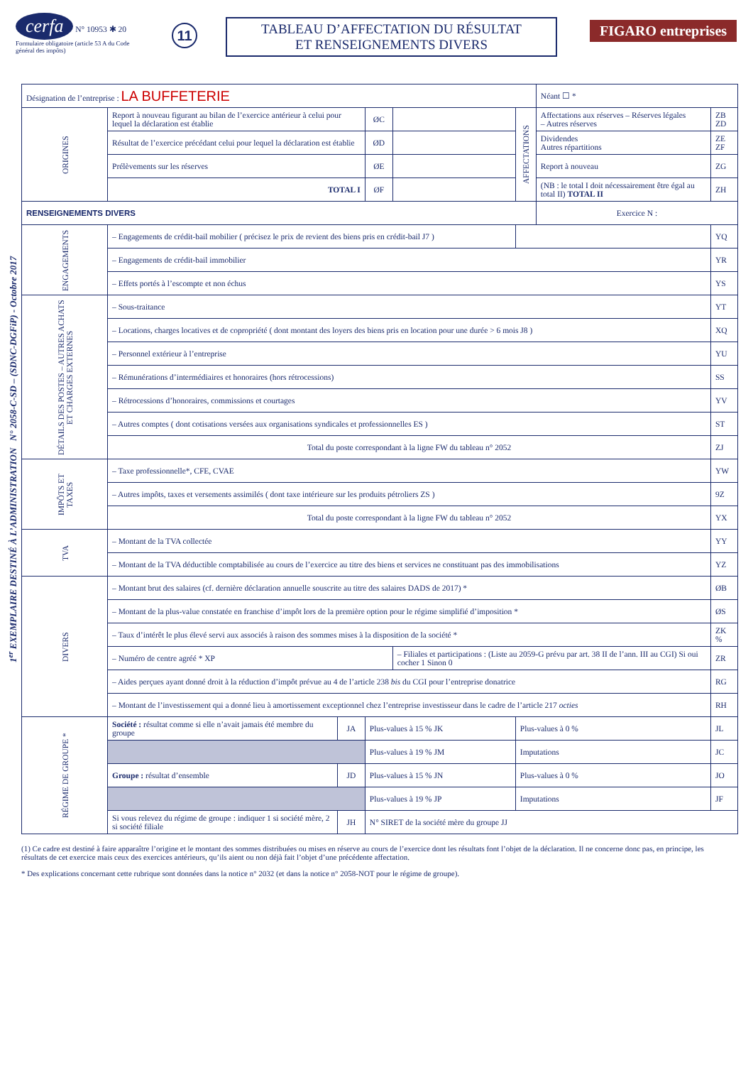cerfa N° 10953 ✱ 20
Formulaire obligatoire (article 53 A du Code général des impôts)
11
TABLEAU D’AFFECTATION DU RÉSULTAT
ET RENSEIGNEMENTS DIVERS
FIGARO entreprises
1<sup>er</sup> EXEMPLAIRE DESTINÉ À L’ADMINISTRATION N° 2058-C-SD – (SDNC-DGFiP) - Octobre 2017
| Désignation de l’entreprise : LA BUFFETERIE | | | | | | Néant ☐ * | |
| ORIGINES | Report à nouveau figurant au bilan de l’exercice antérieur à celui pour lequel la déclaration est établie | | ØC | | AFFECTATIONS | Affectations aux réserves – Réserves légales – Autres réserves | ZB ZD |
| | Résultat de l’exercice précédant celui pour lequel la déclaration est établie | | ØD | | | Dividendes Autres répartitions | ZE ZF |
| | Prélèvements sur les réserves | | ØE | | | Report à nouveau | ZG |
| | TOTAL I | | ØF | | | (NB : le total I doit nécessairement être égal au total II) TOTAL II | ZH |
| RENSEIGNEMENTS DIVERS | | | | | | Exercice N : | |
| ENGAGEMENTS | – Engagements de crédit-bail mobilier ( précisez le prix de revient des biens pris en crédit-bail J7 ) | | | | | | YQ |
| | – Engagements de crédit-bail immobilier | | | | | | YR |
| | – Effets portés à l’escompte et non échus | | | | | | YS |
| DÉTAILS DES POSTES – AUTRES ACHATS ET CHARGES EXTERNES | – Sous-traitance | | | | | | YT |
| | – Locations, charges locatives et de copropriété ( dont montant des loyers des biens pris en location pour une durée > 6 mois J8 ) | | | | | | XQ |
| | – Personnel extérieur à l’entreprise | | | | | | YU |
| | – Rémunérations d’intermédiaires et honoraires (hors rétrocessions) | | | | | | SS |
| | – Rétrocessions d’honoraires, commissions et courtages | | | | | | YV |
| | – Autres comptes ( dont cotisations versées aux organisations syndicales et professionnelles ES ) | | | | | | ST |
| | Total du poste correspondant à la ligne FW du tableau n° 2052 | | | | | | ZJ |
| IMPÔTS ET TAXES | – Taxe professionnelle*, CFE, CVAE | | | | | | YW |
| | – Autres impôts, taxes et versements assimilés ( dont taxe intérieure sur les produits pétroliers ZS ) | | | | | | 9Z |
| | Total du poste correspondant à la ligne FW du tableau n° 2052 | | | | | | YX |
| TVA | – Montant de la TVA collectée | | | | | | YY |
| | – Montant de la TVA déductible comptabilisée au cours de l’exercice au titre des biens et services ne constituant pas des immobilisations | | | | | | YZ |
| DIVERS | – Montant brut des salaires (cf. dernière déclaration annuelle souscrite au titre des salaires DADS de 2017) * | | | | | | ØB |
| | – Montant de la plus-value constatée en franchise d’impôt lors de la première option pour le régime simplifié d’imposition * | | | | | | ØS |
| | – Taux d’intérêt le plus élevé servi aux associés à raison des sommes mises à la disposition de la société * | | | | | | ZK % |
| | – Numéro de centre agréé * XP | | | – Filiales et participations : (Liste au 2059-G prévu par art. 38 II de l’ann. III au CGI) Si oui cocher 1 Sinon 0 | | | ZR |
| | – Aides perçues ayant donné droit à la réduction d’impôt prévue au 4 de l’article 238 bis du CGI pour l’entreprise donatrice | | | | | | RG |
| | – Montant de l’investissement qui a donné lieu à amortissement exceptionnel chez l’entreprise investisseur dans le cadre de l’article 217 octies | | | | | | RH |
| RÉGIME DE GROUPE * | Société : résultat comme si elle n’avait jamais été membre du groupe | JA | Plus-values à 15 % JK | | Plus-values à 0 % | | JL |
| | | | Plus-values à 19 % JM | | Imputations | | JC |
| | Groupe : résultat d’ensemble | JD | Plus-values à 15 % JN | | Plus-values à 0 % | | JO |
| | | | Plus-values à 19 % JP | | Imputations | | JF |
| | Si vous relevez du régime de groupe : indiquer 1 si société mère, 2 si société filiale | JH | N° SIRET de la société mère du groupe JJ | | | | |
(1) Ce cadre est destiné à faire apparaître l’origine et le montant des sommes distribuées ou mises en réserve au cours de l’exercice dont les résultats font l’objet de la déclaration. Il ne concerne donc pas, en principe, les résultats de cet exercice mais ceux des exercices antérieurs, qu’ils aient ou non déjà fait l’objet d’une précédente affectation.
* Des explications concernant cette rubrique sont données dans la notice n° 2032 (et dans la notice n° 2058-NOT pour le régime de groupe).